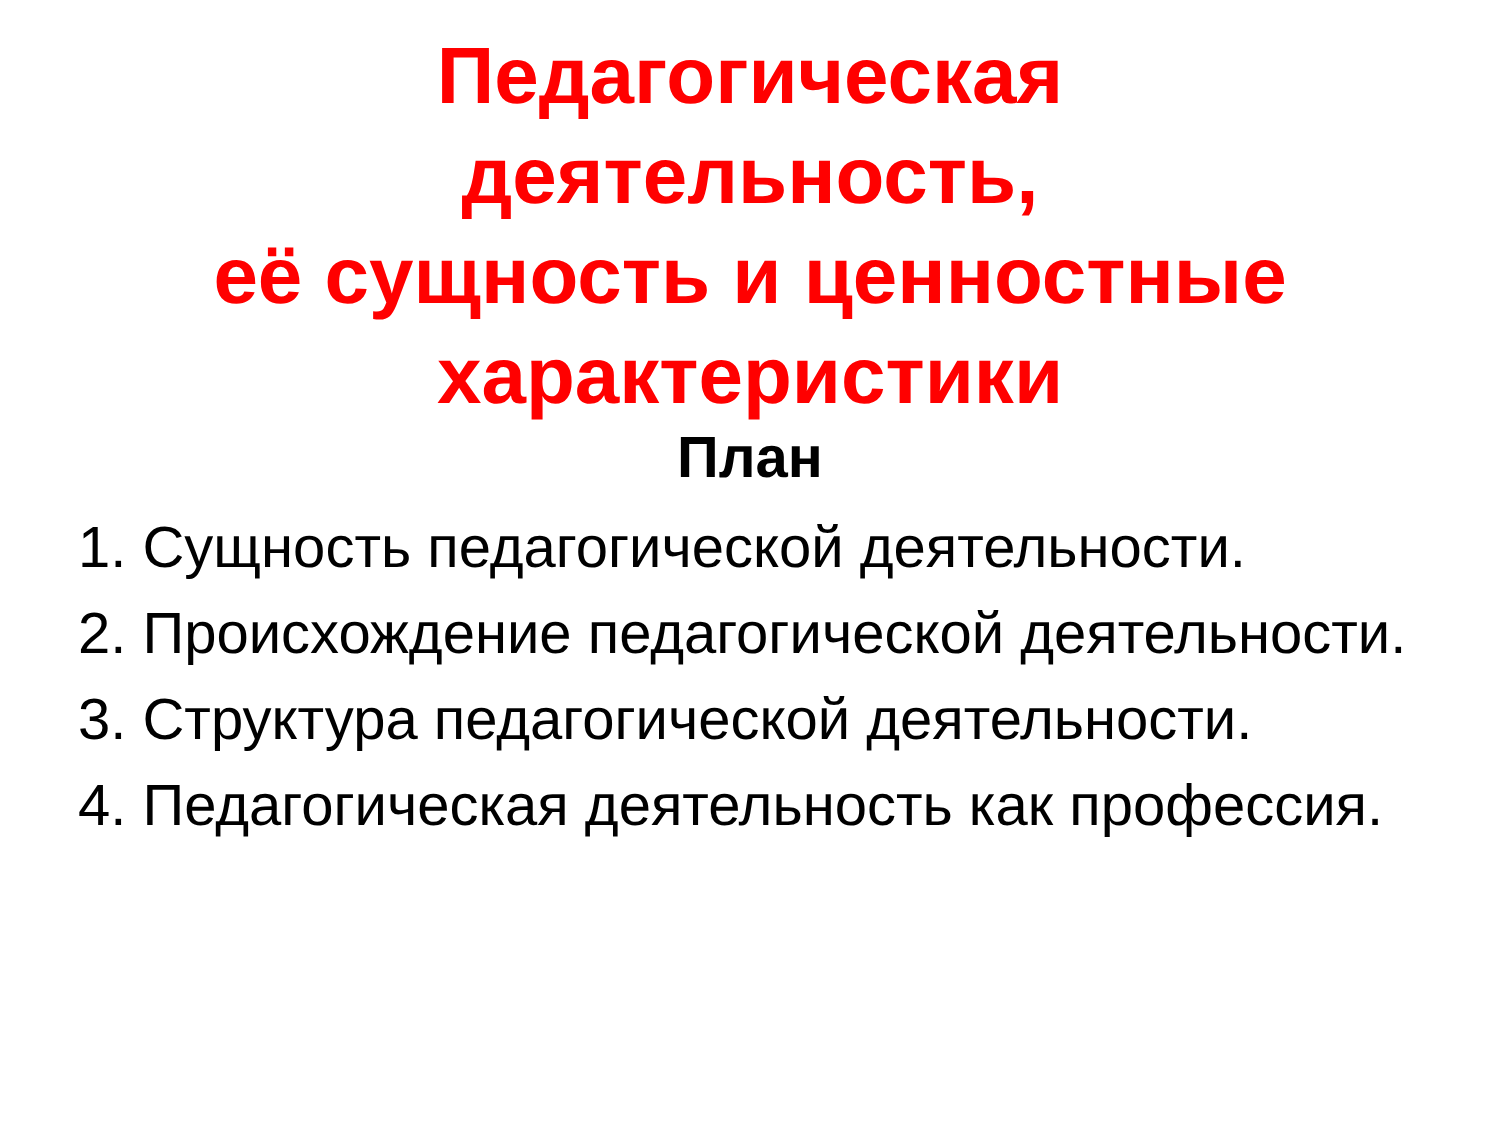Педагогическая
деятельность,
её сущность и ценностные
характеристики
План
1. Сущность педагогической деятельности.
2. Происхождение педагогической деятельности.
3. Структура педагогической деятельности.
4. Педагогическая деятельность как профессия.